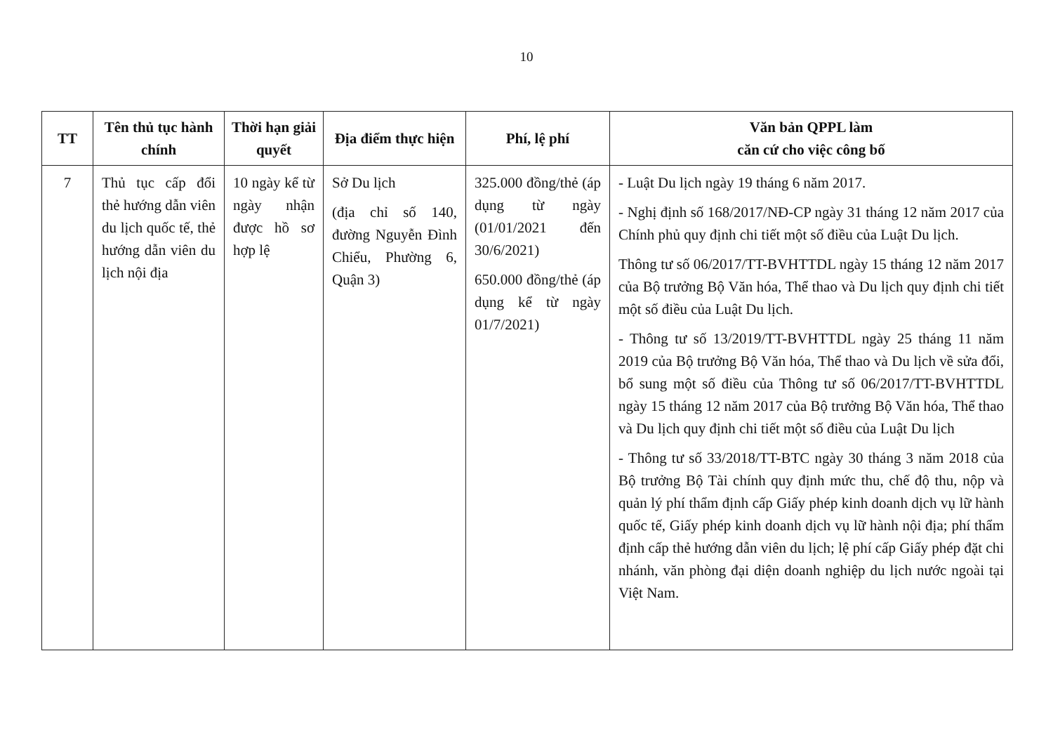10
| TT | Tên thủ tục hành chính | Thời hạn giải quyết | Địa điểm thực hiện | Phí, lệ phí | Văn bản QPPL làm căn cứ cho việc công bố |
| --- | --- | --- | --- | --- | --- |
| 7 | Thủ tục cấp đổi thẻ hướng dẫn viên du lịch quốc tế, thẻ hướng dẫn viên du lịch nội địa | 10 ngày kể từ ngày nhận được hồ sơ hợp lệ | Sở Du lịch (địa chỉ số 140, đường Nguyễn Đình Chiểu, Phường 6, Quận 3) | 325.000 đồng/thẻ (áp dụng từ ngày (01/01/2021 đến 30/6/2021) 650.000 đồng/thẻ (áp dụng kể từ ngày 01/7/2021) | - Luật Du lịch ngày 19 tháng 6 năm 2017. - Nghị định số 168/2017/NĐ-CP ngày 31 tháng 12 năm 2017 của Chính phủ quy định chi tiết một số điều của Luật Du lịch. Thông tư số 06/2017/TT-BVHTTDL ngày 15 tháng 12 năm 2017 của Bộ trưởng Bộ Văn hóa, Thể thao và Du lịch quy định chi tiết một số điều của Luật Du lịch. - Thông tư số 13/2019/TT-BVHTTDL ngày 25 tháng 11 năm 2019 của Bộ trưởng Bộ Văn hóa, Thể thao và Du lịch về sửa đổi, bổ sung một số điều của Thông tư số 06/2017/TT-BVHTTDL ngày 15 tháng 12 năm 2017 của Bộ trưởng Bộ Văn hóa, Thể thao và Du lịch quy định chi tiết một số điều của Luật Du lịch - Thông tư số 33/2018/TT-BTC ngày 30 tháng 3 năm 2018 của Bộ trưởng Bộ Tài chính quy định mức thu, chế độ thu, nộp và quản lý phí thẩm định cấp Giấy phép kinh doanh dịch vụ lữ hành quốc tế, Giấy phép kinh doanh dịch vụ lữ hành nội địa; phí thẩm định cấp thẻ hướng dẫn viên du lịch; lệ phí cấp Giấy phép đặt chi nhánh, văn phòng đại diện doanh nghiệp du lịch nước ngoài tại Việt Nam. |